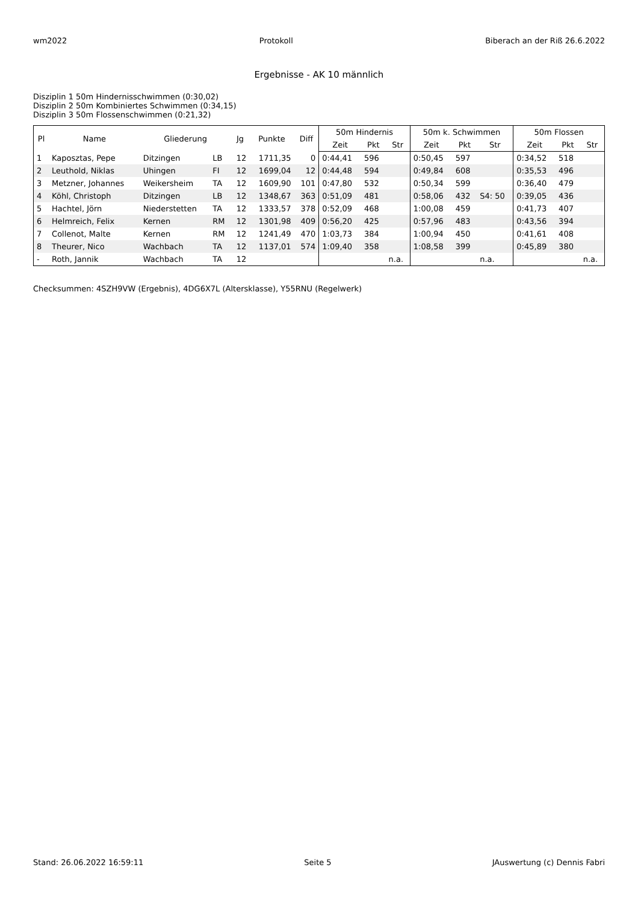wm2022 Protokoll Biberach an der Riß 26.6.2022
Ergebnisse - AK 10 männlich
Disziplin 1 50m Hindernisschwimmen (0:30,02)
Disziplin 2 50m Kombiniertes Schwimmen (0:34,15)
Disziplin 3 50m Flossenschwimmen (0:21,32)
| Pl | Name | Gliederung | | Jg | Punkte | Diff | 50m Hindernis | | | 50m k. Schwimmen | | | 50m Flossen | | |
| --- | --- | --- | --- | --- | --- | --- | --- | --- | --- | --- | --- | --- | --- | --- | --- |
| | | | | | | | Zeit | Pkt | Str | Zeit | Pkt | Str | Zeit | Pkt | Str |
| 1 | Kaposztas, Pepe | Ditzingen | LB | 12 | 1711,35 | 0 | 0:44,41 | 596 | | 0:50,45 | 597 | | 0:34,52 | 518 | |
| 2 | Leuthold, Niklas | Uhingen | FI | 12 | 1699,04 | 12 | 0:44,48 | 594 | | 0:49,84 | 608 | | 0:35,53 | 496 | |
| 3 | Metzner, Johannes | Weikersheim | TA | 12 | 1609,90 | 101 | 0:47,80 | 532 | | 0:50,34 | 599 | | 0:36,40 | 479 | |
| 4 | Köhl, Christoph | Ditzingen | LB | 12 | 1348,67 | 363 | 0:51,09 | 481 | | 0:58,06 | 432 | S4: 50 | 0:39,05 | 436 | |
| 5 | Hachtel, Jörn | Niederstetten | TA | 12 | 1333,57 | 378 | 0:52,09 | 468 | | 1:00,08 | 459 | | 0:41,73 | 407 | |
| 6 | Helmreich, Felix | Kernen | RM | 12 | 1301,98 | 409 | 0:56,20 | 425 | | 0:57,96 | 483 | | 0:43,56 | 394 | |
| 7 | Collenot, Malte | Kernen | RM | 12 | 1241,49 | 470 | 1:03,73 | 384 | | 1:00,94 | 450 | | 0:41,61 | 408 | |
| 8 | Theurer, Nico | Wachbach | TA | 12 | 1137,01 | 574 | 1:09,40 | 358 | | 1:08,58 | 399 | | 0:45,89 | 380 | |
| - | Roth, Jannik | Wachbach | TA | 12 | | | | | n.a. | | | n.a. | | | n.a. |
Checksummen: 4SZH9VW (Ergebnis), 4DG6X7L (Altersklasse), Y55RNU (Regelwerk)
Stand: 26.06.2022 16:59:11 Seite 5 JAuswertung (c) Dennis Fabri